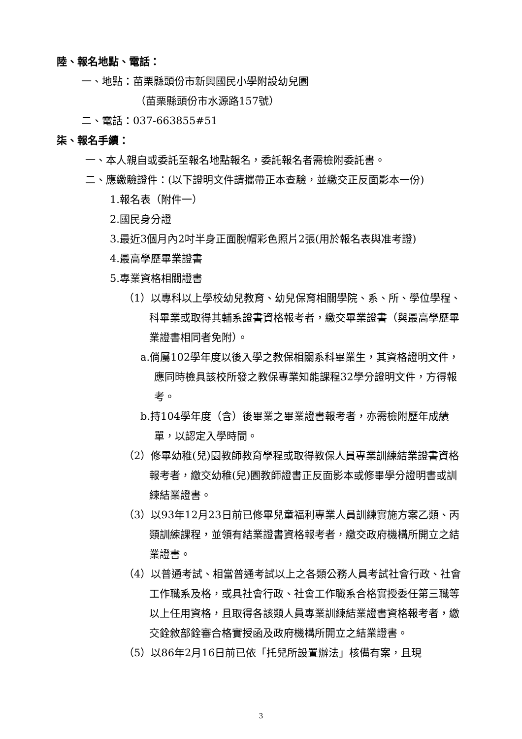陸、報名地點、電話：
一、地點：苗栗縣頭份市新興國民小學附設幼兒園
（苗栗縣頭份市水源路157號）
二、電話：037-663855#51
柒、報名手續：
一、本人親自或委託至報名地點報名，委託報名者需檢附委託書。
二、應繳驗證件：(以下證明文件請攜帶正本查驗，並繳交正反面影本一份)
1.報名表（附件一）
2.國民身分證
3.最近3個月內2吋半身正面脫帽彩色照片2張(用於報名表與准考證)
4.最高學歷畢業證書
5.專業資格相關證書
（1）以專科以上學校幼兒教育、幼兒保育相關學院、系、所、學位學程、科畢業或取得其輔系證書資格報考者，繳交畢業證書（與最高學歷畢業證書相同者免附）。
a.倘屬102學年度以後入學之教保相關系科畢業生，其資格證明文件，應同時檢具該校所發之教保專業知能課程32學分證明文件，方得報考。
b.持104學年度（含）後畢業之畢業證書報考者，亦需檢附歷年成績單，以認定入學時間。
（2）修畢幼稚(兒)園教師教育學程或取得教保人員專業訓練結業證書資格報考者，繳交幼稚(兒)園教師證書正反面影本或修畢學分證明書或訓練結業證書。
（3）以93年12月23日前已修畢兒童福利專業人員訓練實施方案乙類、丙類訓練課程，並領有結業證書資格報考者，繳交政府機構所開立之結業證書。
（4）以普通考試、相當普通考試以上之各類公務人員考試社會行政、社會工作職系及格，或具社會行政、社會工作職系合格實授委任第三職等以上任用資格，且取得各該類人員專業訓練結業證書資格報考者，繳交銓敘部銓審合格實授函及政府機構所開立之結業證書。
（5）以86年2月16日前已依「托兒所設置辦法」核備有案，且現
3